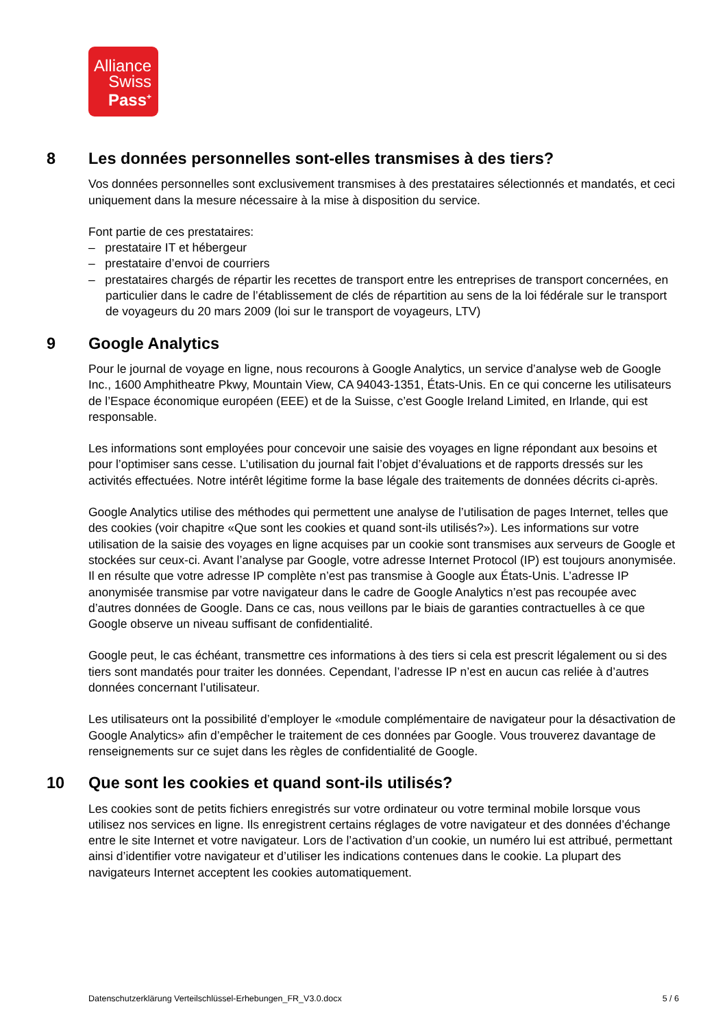Alliance
Swiss
Pass<sup>+</sup>
8 Les données personnelles sont-elles transmises à des tiers?
Vos données personnelles sont exclusivement transmises à des prestataires sélectionnés et mandatés, et ceci uniquement dans la mesure nécessaire à la mise à disposition du service.
Font partie de ces prestataires:
– prestataire IT et hébergeur
– prestataire d’envoi de courriers
– prestataires chargés de répartir les recettes de transport entre les entreprises de transport concernées, en particulier dans le cadre de l’établissement de clés de répartition au sens de la loi fédérale sur le transport de voyageurs du 20 mars 2009 (loi sur le transport de voyageurs, LTV)
9 Google Analytics
Pour le journal de voyage en ligne, nous recourons à Google Analytics, un service d’analyse web de Google Inc., 1600 Amphitheatre Pkwy, Mountain View, CA 94043-1351, États-Unis. En ce qui concerne les utilisateurs de l’Espace économique européen (EEE) et de la Suisse, c’est Google Ireland Limited, en Irlande, qui est responsable.
Les informations sont employées pour concevoir une saisie des voyages en ligne répondant aux besoins et pour l’optimiser sans cesse. L’utilisation du journal fait l’objet d’évaluations et de rapports dressés sur les activités effectuées. Notre intérêt légitime forme la base légale des traitements de données décrits ci-après.
Google Analytics utilise des méthodes qui permettent une analyse de l’utilisation de pages Internet, telles que des cookies (voir chapitre «Que sont les cookies et quand sont-ils utilisés?»). Les informations sur votre utilisation de la saisie des voyages en ligne acquises par un cookie sont transmises aux serveurs de Google et stockées sur ceux-ci. Avant l’analyse par Google, votre adresse Internet Protocol (IP) est toujours anonymisée. Il en résulte que votre adresse IP complète n’est pas transmise à Google aux États-Unis. L’adresse IP anonymisée transmise par votre navigateur dans le cadre de Google Analytics n’est pas recoupée avec d’autres données de Google. Dans ce cas, nous veillons par le biais de garanties contractuelles à ce que Google observe un niveau suffisant de confidentialité.
Google peut, le cas échéant, transmettre ces informations à des tiers si cela est prescrit légalement ou si des tiers sont mandatés pour traiter les données. Cependant, l’adresse IP n’est en aucun cas reliée à d’autres données concernant l’utilisateur.
Les utilisateurs ont la possibilité d’employer le «module complémentaire de navigateur pour la désactivation de Google Analytics» afin d’empêcher le traitement de ces données par Google. Vous trouverez davantage de renseignements sur ce sujet dans les règles de confidentialité de Google.
10 Que sont les cookies et quand sont-ils utilisés?
Les cookies sont de petits fichiers enregistrés sur votre ordinateur ou votre terminal mobile lorsque vous utilisez nos services en ligne. Ils enregistrent certains réglages de votre navigateur et des données d’échange entre le site Internet et votre navigateur. Lors de l’activation d’un cookie, un numéro lui est attribué, permettant ainsi d’identifier votre navigateur et d’utiliser les indications contenues dans le cookie. La plupart des navigateurs Internet acceptent les cookies automatiquement.
Datenschutzerklärung Verteilschlüssel-Erhebungen_FR_V3.0.docx 5 / 6